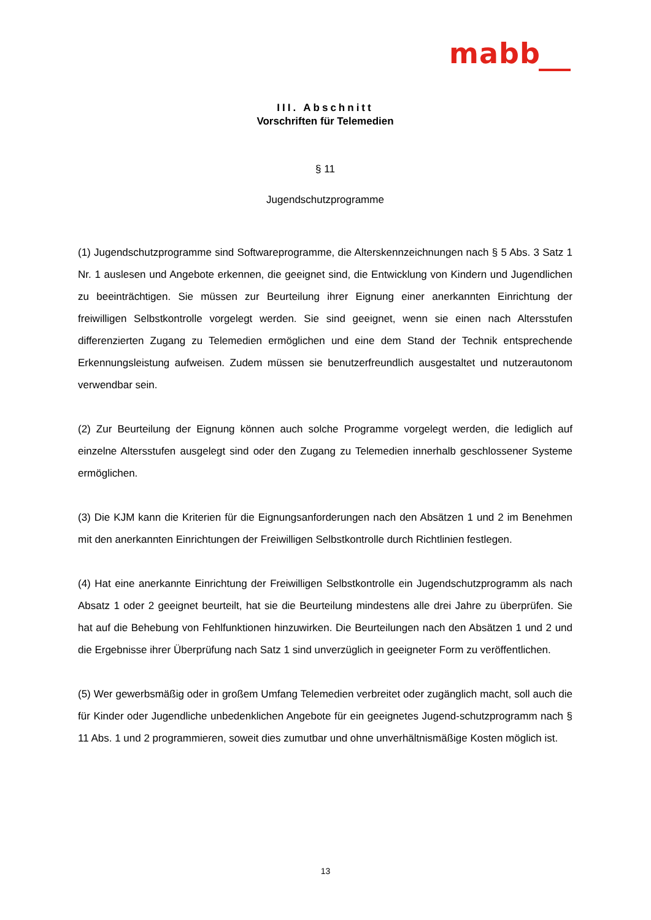mabb
III. Abschnitt
Vorschriften für Telemedien
§ 11
Jugendschutzprogramme
(1) Jugendschutzprogramme sind Softwareprogramme, die Alterskennzeichnungen nach § 5 Abs. 3 Satz 1 Nr. 1 auslesen und Angebote erkennen, die geeignet sind, die Entwicklung von Kindern und Jugendlichen zu beeinträchtigen. Sie müssen zur Beurteilung ihrer Eignung einer anerkannten Einrichtung der freiwilligen Selbstkontrolle vorgelegt werden. Sie sind geeignet, wenn sie einen nach Altersstufen differenzierten Zugang zu Telemedien ermöglichen und eine dem Stand der Technik entsprechende Erkennungsleistung aufweisen. Zudem müssen sie benutzerfreundlich ausgestaltet und nutzerautonom verwendbar sein.
(2) Zur Beurteilung der Eignung können auch solche Programme vorgelegt werden, die lediglich auf einzelne Altersstufen ausgelegt sind oder den Zugang zu Telemedien innerhalb geschlossener Systeme ermöglichen.
(3) Die KJM kann die Kriterien für die Eignungsanforderungen nach den Absätzen 1 und 2 im Benehmen mit den anerkannten Einrichtungen der Freiwilligen Selbstkontrolle durch Richtlinien festlegen.
(4) Hat eine anerkannte Einrichtung der Freiwilligen Selbstkontrolle ein Jugendschutzprogramm als nach Absatz 1 oder 2 geeignet beurteilt, hat sie die Beurteilung mindestens alle drei Jahre zu überprüfen. Sie hat auf die Behebung von Fehlfunktionen hinzuwirken. Die Beurteilungen nach den Absätzen 1 und 2 und die Ergebnisse ihrer Überprüfung nach Satz 1 sind unverzüglich in geeigneter Form zu veröffentlichen.
(5) Wer gewerbsmäßig oder in großem Umfang Telemedien verbreitet oder zugänglich macht, soll auch die für Kinder oder Jugendliche unbedenklichen Angebote für ein geeignetes Jugend-schutzprogramm nach § 11 Abs. 1 und 2 programmieren, soweit dies zumutbar und ohne unverhältnismäßige Kosten möglich ist.
13